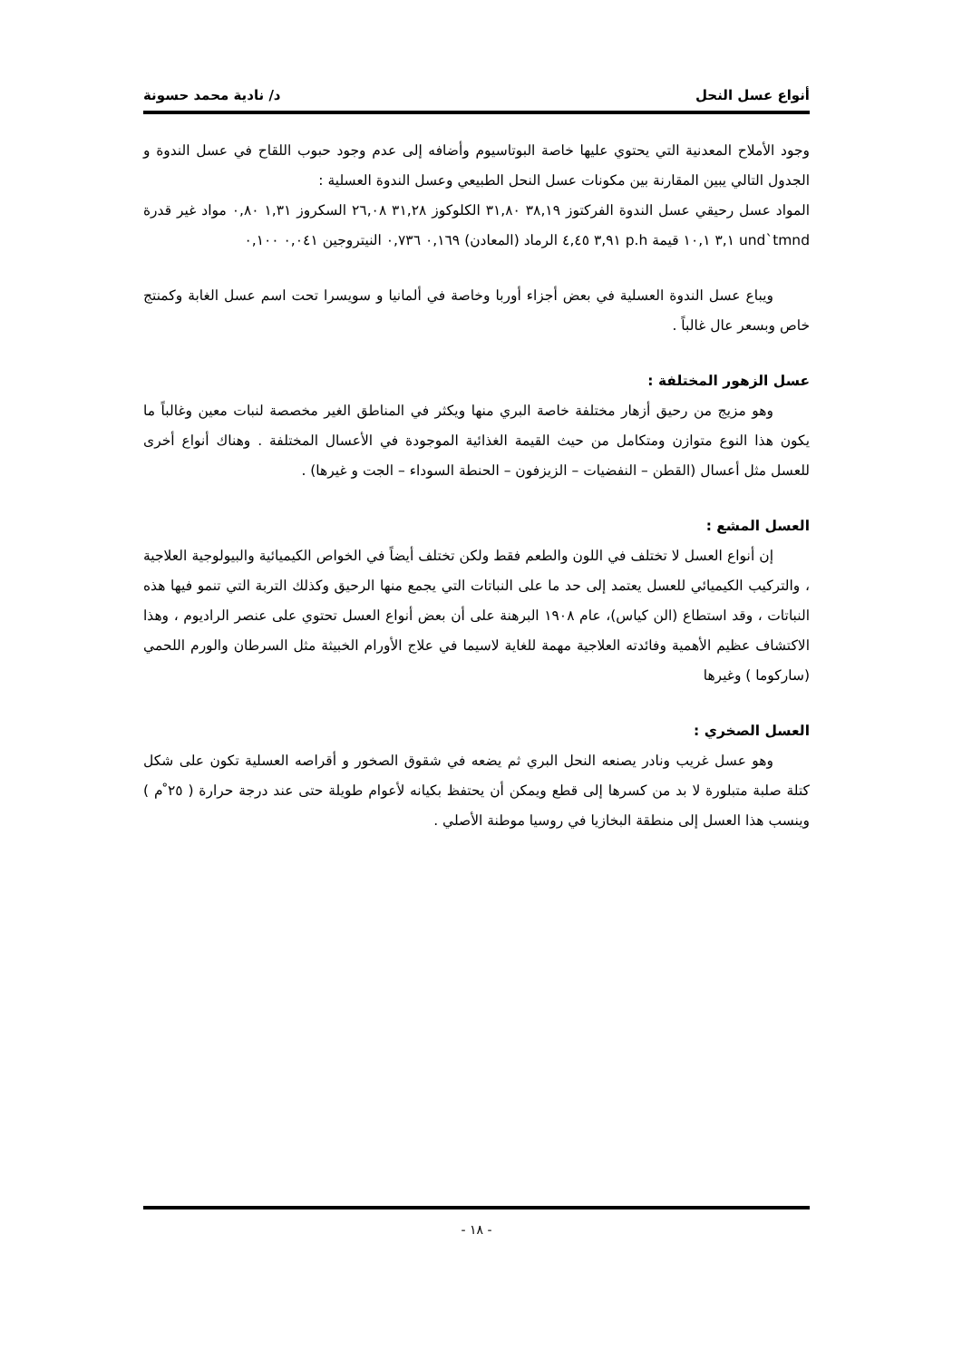أنواع عسل النحل د/ نادية محمد حسونة
وجود الأملاح المعدنية التي يحتوي عليها خاصة البوتاسيوم وأضافه إلى عدم وجود حبوب اللقاح في عسل الندوة و الجدول التالي يبين المقارنة بين مكونات عسل النحل الطبيعي وعسل الندوة العسلية :
المواد عسل رحيقي عسل الندوة الفركتوز ٣٨,١٩ ٣١,٨٠ الكلوكوز ٣١,٢٨ ٢٦,٠٨ السكروز ١,٣١ ٠,٨٠ مواد غير قدرة und`tmnd ٣,١ ١٠,١ قيمة p.h ٣,٩١ ٤,٤٥ الرماد (المعادن) ٠,١٦٩ ٠,٧٣٦ النيتروجين ٠,٠٤١ ٠,١٠٠
ويباع عسل الندوة العسلية في بعض أجزاء أوربا وخاصة في ألمانيا و سويسرا تحت اسم عسل الغابة وكمنتج خاص وبسعر عال غالباً .
عسل الزهور المختلفة :
وهو مزيج من رحيق أزهار مختلفة خاصة البري منها ويكثر في المناطق الغير مخصصة لنبات معين وغالباً ما يكون هذا النوع متوازن ومتكامل من حيث القيمة الغذائية الموجودة في الأعسال المختلفة . وهناك أنواع أخرى للعسل مثل أعسال (القطن – النفضيات – الزيزفون – الحنطة السوداء – الجت و غيرها) .
العسل المشع :
إن أنواع العسل لا تختلف في اللون والطعم فقط ولكن تختلف أيضاً في الخواص الكيميائية والبيولوجية العلاجية ، والتركيب الكيميائي للعسل يعتمد إلى حد ما على النباتات التي يجمع منها الرحيق وكذلك التربة التي تنمو فيها هذه النباتات ، وقد استطاع (الن كياس)، عام ١٩٠٨ البرهنة على أن بعض أنواع العسل تحتوي على عنصر الراديوم ، وهذا الاكتشاف عظيم الأهمية وفائدته العلاجية مهمة للغاية لاسيما في علاج الأورام الخبيثة مثل السرطان والورم اللحمي (ساركوما ) وغيرها
العسل الصخري :
وهو عسل غريب ونادر يصنعه النحل البري ثم يضعه في شقوق الصخور و أقراصه العسلية تكون على شكل كتلة صلبة متبلورة لا بد من كسرها إلى قطع ويمكن أن يحتفظ بكيانه لأعوام طويلة حتى عند درجة حرارة ( ٢٥ ْم ) وينسب هذا العسل إلى منطقة البخازيا في روسيا موطنة الأصلي .
- ١٨ -